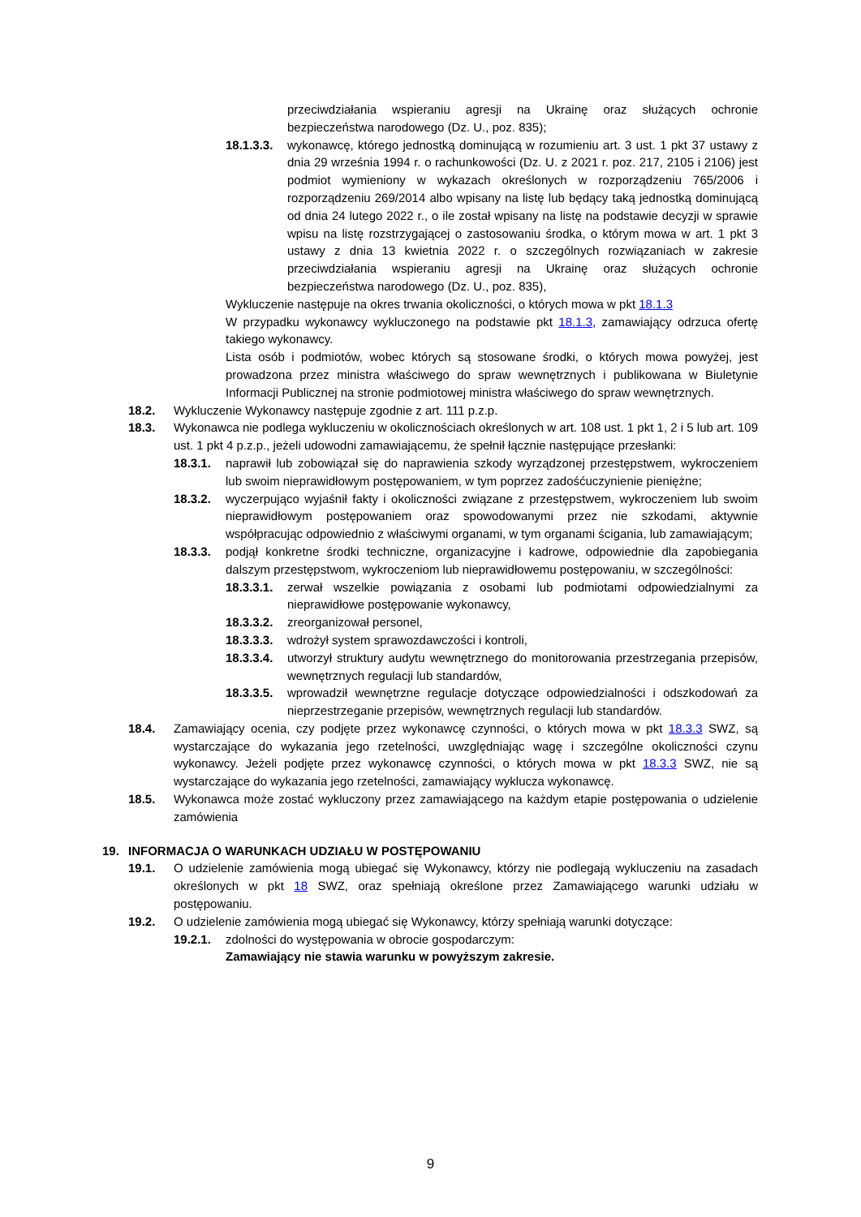przeciwdziałania wspieraniu agresji na Ukrainę oraz służących ochronie bezpieczeństwa narodowego (Dz. U., poz. 835);
18.1.3.3. wykonawcę, którego jednostką dominującą w rozumieniu art. 3 ust. 1 pkt 37 ustawy z dnia 29 września 1994 r. o rachunkowości (Dz. U. z 2021 r. poz. 217, 2105 i 2106) jest podmiot wymieniony w wykazach określonych w rozporządzeniu 765/2006 i rozporządzeniu 269/2014 albo wpisany na listę lub będący taką jednostką dominującą od dnia 24 lutego 2022 r., o ile został wpisany na listę na podstawie decyzji w sprawie wpisu na listę rozstrzygającej o zastosowaniu środka, o którym mowa w art. 1 pkt 3 ustawy z dnia 13 kwietnia 2022 r. o szczególnych rozwiązaniach w zakresie przeciwdziałania wspieraniu agresji na Ukrainę oraz służących ochronie bezpieczeństwa narodowego (Dz. U., poz. 835),
Wykluczenie następuje na okres trwania okoliczności, o których mowa w pkt 18.1.3
W przypadku wykonawcy wykluczonego na podstawie pkt 18.1.3, zamawiający odrzuca ofertę takiego wykonawcy.
Lista osób i podmiotów, wobec których są stosowane środki, o których mowa powyżej, jest prowadzona przez ministra właściwego do spraw wewnętrznych i publikowana w Biuletynie Informacji Publicznej na stronie podmiotowej ministra właściwego do spraw wewnętrznych.
18.2. Wykluczenie Wykonawcy następuje zgodnie z art. 111 p.z.p.
18.3. Wykonawca nie podlega wykluczeniu w okolicznościach określonych w art. 108 ust. 1 pkt 1, 2 i 5 lub art. 109 ust. 1 pkt 4 p.z.p., jeżeli udowodni zamawiającemu, że spełnił łącznie następujące przesłanki:
18.3.1. naprawił lub zobowiązał się do naprawienia szkody wyrządzonej przestępstwem, wykroczeniem lub swoim nieprawidłowym postępowaniem, w tym poprzez zadośćuczynienie pieniężne;
18.3.2. wyczerpująco wyjaśnił fakty i okoliczności związane z przestępstwem, wykroczeniem lub swoim nieprawidłowym postępowaniem oraz spowodowanymi przez nie szkodami, aktywnie współpracując odpowiednio z właściwymi organami, w tym organami ścigania, lub zamawiającym;
18.3.3. podjął konkretne środki techniczne, organizacyjne i kadrowe, odpowiednie dla zapobiegania dalszym przestępstwom, wykroczeniom lub nieprawidłowemu postępowaniu, w szczególności:
18.3.3.1. zerwał wszelkie powiązania z osobami lub podmiotami odpowiedzialnymi za nieprawidłowe postępowanie wykonawcy,
18.3.3.2. zreorganizował personel,
18.3.3.3. wdrożył system sprawozdawczości i kontroli,
18.3.3.4. utworzył struktury audytu wewnętrznego do monitorowania przestrzegania przepisów, wewnętrznych regulacji lub standardów,
18.3.3.5. wprowadził wewnętrzne regulacje dotyczące odpowiedzialności i odszkodowań za nieprzestrzeganie przepisów, wewnętrznych regulacji lub standardów.
18.4. Zamawiający ocenia, czy podjęte przez wykonawcę czynności, o których mowa w pkt 18.3.3 SWZ, są wystarczające do wykazania jego rzetelności, uwzględniając wagę i szczególne okoliczności czynu wykonawcy. Jeżeli podjęte przez wykonawcę czynności, o których mowa w pkt 18.3.3 SWZ, nie są wystarczające do wykazania jego rzetelności, zamawiający wyklucza wykonawcę.
18.5. Wykonawca może zostać wykluczony przez zamawiającego na każdym etapie postępowania o udzielenie zamówienia
19. INFORMACJA O WARUNKACH UDZIAŁU W POSTĘPOWANIU
19.1. O udzielenie zamówienia mogą ubiegać się Wykonawcy, którzy nie podlegają wykluczeniu na zasadach określonych w pkt 18 SWZ, oraz spełniają określone przez Zamawiającego warunki udziału w postępowaniu.
19.2. O udzielenie zamówienia mogą ubiegać się Wykonawcy, którzy spełniają warunki dotyczące:
19.2.1. zdolności do występowania w obrocie gospodarczym:
Zamawiający nie stawia warunku w powyższym zakresie.
9